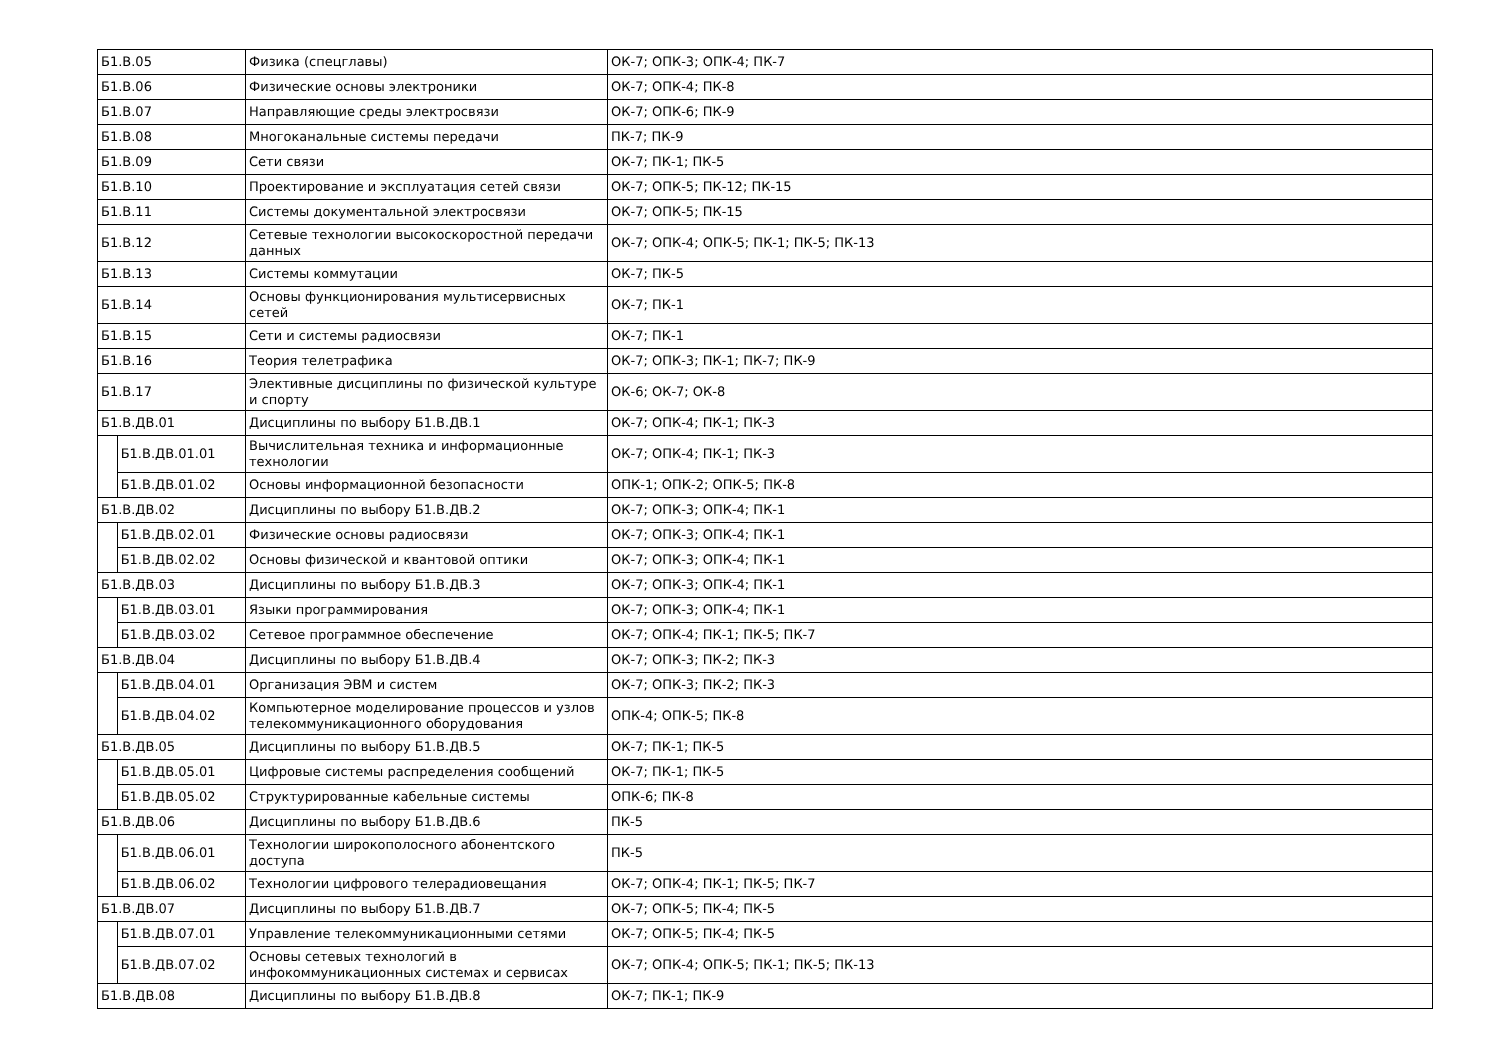| Б1.В.05 | | Физика (спецглавы) | ОК-7; ОПК-3; ОПК-4; ПК-7 |
| Б1.В.06 | | Физические основы электроники | ОК-7; ОПК-4; ПК-8 |
| Б1.В.07 | | Направляющие среды электросвязи | ОК-7; ОПК-6; ПК-9 |
| Б1.В.08 | | Многоканальные системы передачи | ПК-7; ПК-9 |
| Б1.В.09 | | Сети связи | ОК-7; ПК-1; ПК-5 |
| Б1.В.10 | | Проектирование и эксплуатация сетей связи | ОК-7; ОПК-5; ПК-12; ПК-15 |
| Б1.В.11 | | Системы документальной электросвязи | ОК-7; ОПК-5; ПК-15 |
| Б1.В.12 | | Сетевые технологии высокоскоростной передачи данных | ОК-7; ОПК-4; ОПК-5; ПК-1; ПК-5; ПК-13 |
| Б1.В.13 | | Системы коммутации | ОК-7; ПК-5 |
| Б1.В.14 | | Основы функционирования мультисервисных сетей | ОК-7; ПК-1 |
| Б1.В.15 | | Сети и системы радиосвязи | ОК-7; ПК-1 |
| Б1.В.16 | | Теория телетрафика | ОК-7; ОПК-3; ПК-1; ПК-7; ПК-9 |
| Б1.В.17 | | Элективные дисциплины по физической культуре и спорту | ОК-6; ОК-7; ОК-8 |
| Б1.В.ДВ.01 | | Дисциплины по выбору Б1.В.ДВ.1 | ОК-7; ОПК-4; ПК-1; ПК-3 |
| | Б1.В.ДВ.01.01 | Вычислительная техника и информационные технологии | ОК-7; ОПК-4; ПК-1; ПК-3 |
| | Б1.В.ДВ.01.02 | Основы информационной безопасности | ОПК-1; ОПК-2; ОПК-5; ПК-8 |
| Б1.В.ДВ.02 | | Дисциплины по выбору Б1.В.ДВ.2 | ОК-7; ОПК-3; ОПК-4; ПК-1 |
| | Б1.В.ДВ.02.01 | Физические основы радиосвязи | ОК-7; ОПК-3; ОПК-4; ПК-1 |
| | Б1.В.ДВ.02.02 | Основы физической и квантовой оптики | ОК-7; ОПК-3; ОПК-4; ПК-1 |
| Б1.В.ДВ.03 | | Дисциплины по выбору Б1.В.ДВ.3 | ОК-7; ОПК-3; ОПК-4; ПК-1 |
| | Б1.В.ДВ.03.01 | Языки программирования | ОК-7; ОПК-3; ОПК-4; ПК-1 |
| | Б1.В.ДВ.03.02 | Сетевое программное обеспечение | ОК-7; ОПК-4; ПК-1; ПК-5; ПК-7 |
| Б1.В.ДВ.04 | | Дисциплины по выбору Б1.В.ДВ.4 | ОК-7; ОПК-3; ПК-2; ПК-3 |
| | Б1.В.ДВ.04.01 | Организация ЭВМ и систем | ОК-7; ОПК-3; ПК-2; ПК-3 |
| | Б1.В.ДВ.04.02 | Компьютерное моделирование процессов и узлов телекоммуникационного оборудования | ОПК-4; ОПК-5; ПК-8 |
| Б1.В.ДВ.05 | | Дисциплины по выбору Б1.В.ДВ.5 | ОК-7; ПК-1; ПК-5 |
| | Б1.В.ДВ.05.01 | Цифровые системы распределения сообщений | ОК-7; ПК-1; ПК-5 |
| | Б1.В.ДВ.05.02 | Структурированные кабельные системы | ОПК-6; ПК-8 |
| Б1.В.ДВ.06 | | Дисциплины по выбору Б1.В.ДВ.6 | ПК-5 |
| | Б1.В.ДВ.06.01 | Технологии широкополосного абонентского доступа | ПК-5 |
| | Б1.В.ДВ.06.02 | Технологии цифрового телерадиовещания | ОК-7; ОПК-4; ПК-1; ПК-5; ПК-7 |
| Б1.В.ДВ.07 | | Дисциплины по выбору Б1.В.ДВ.7 | ОК-7; ОПК-5; ПК-4; ПК-5 |
| | Б1.В.ДВ.07.01 | Управление телекоммуникационными сетями | ОК-7; ОПК-5; ПК-4; ПК-5 |
| | Б1.В.ДВ.07.02 | Основы сетевых технологий в инфокоммуникационных системах и сервисах | ОК-7; ОПК-4; ОПК-5; ПК-1; ПК-5; ПК-13 |
| Б1.В.ДВ.08 | | Дисциплины по выбору Б1.В.ДВ.8 | ОК-7; ПК-1; ПК-9 |